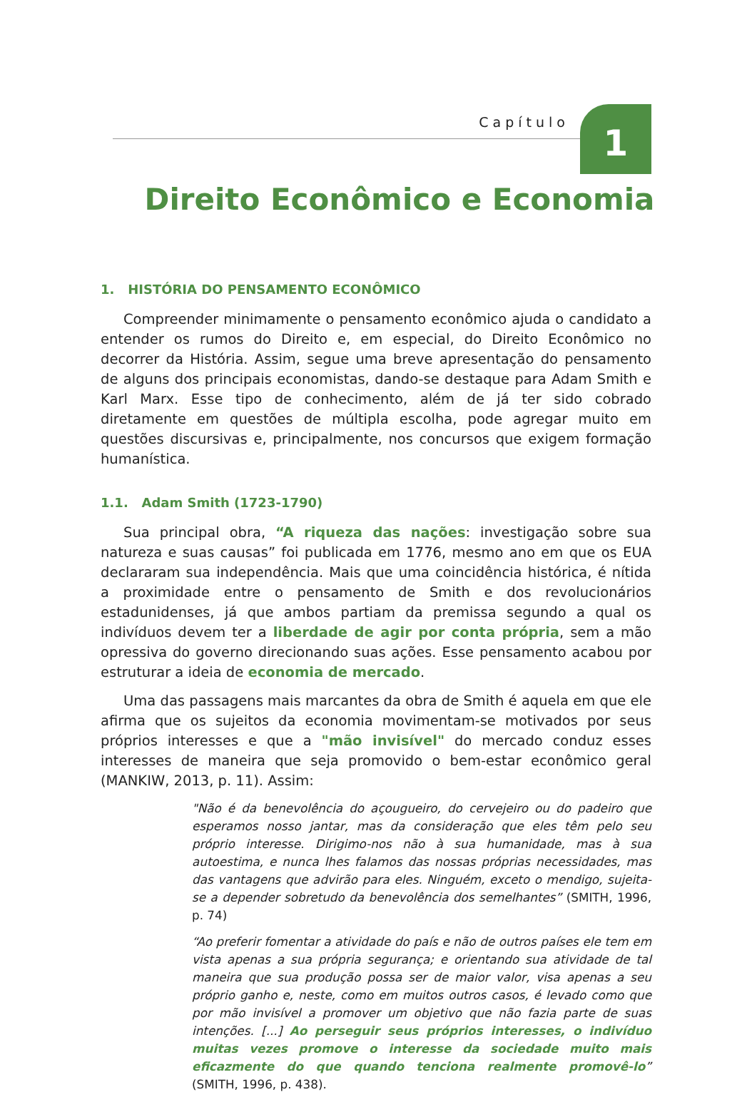Capítulo 1
Direito Econômico e Economia
1. HISTÓRIA DO PENSAMENTO ECONÔMICO
Compreender minimamente o pensamento econômico ajuda o candidato a entender os rumos do Direito e, em especial, do Direito Econômico no decorrer da História. Assim, segue uma breve apresentação do pensamento de alguns dos principais economistas, dando-se destaque para Adam Smith e Karl Marx. Esse tipo de conhecimento, além de já ter sido cobrado diretamente em questões de múltipla escolha, pode agregar muito em questões discursivas e, principalmente, nos concursos que exigem formação humanística.
1.1. Adam Smith (1723-1790)
Sua principal obra, “A riqueza das nações: investigação sobre sua natureza e suas causas” foi publicada em 1776, mesmo ano em que os EUA declararam sua independência. Mais que uma coincidência histórica, é nítida a proximidade entre o pensamento de Smith e dos revolucionários estadunidenses, já que ambos partiam da premissa segundo a qual os indivíduos devem ter a liberdade de agir por conta própria, sem a mão opressiva do governo direcionando suas ações. Esse pensamento acabou por estruturar a ideia de economia de mercado.
Uma das passagens mais marcantes da obra de Smith é aquela em que ele afirma que os sujeitos da economia movimentam-se motivados por seus próprios interesses e que a "mão invisível" do mercado conduz esses interesses de maneira que seja promovido o bem-estar econômico geral (MANKIW, 2013, p. 11). Assim:
"Não é da benevolência do açougueiro, do cervejeiro ou do padeiro que esperamos nosso jantar, mas da consideração que eles têm pelo seu próprio interesse. Dirigimo-nos não à sua humanidade, mas à sua autoestima, e nunca lhes falamos das nossas próprias necessidades, mas das vantagens que advirão para eles. Ninguém, exceto o mendigo, sujeita-se a depender sobretudo da benevolência dos semelhantes” (SMITH, 1996, p. 74)
“Ao preferir fomentar a atividade do país e não de outros países ele tem em vista apenas a sua própria segurança; e orientando sua atividade de tal maneira que sua produção possa ser de maior valor, visa apenas a seu próprio ganho e, neste, como em muitos outros casos, é levado como que por mão invisível a promover um objetivo que não fazia parte de suas intenções. [...] Ao perseguir seus próprios interesses, o indivíduo muitas vezes promove o interesse da sociedade muito mais eficazmente do que quando tenciona realmente promovê-lo” (SMITH, 1996, p. 438).